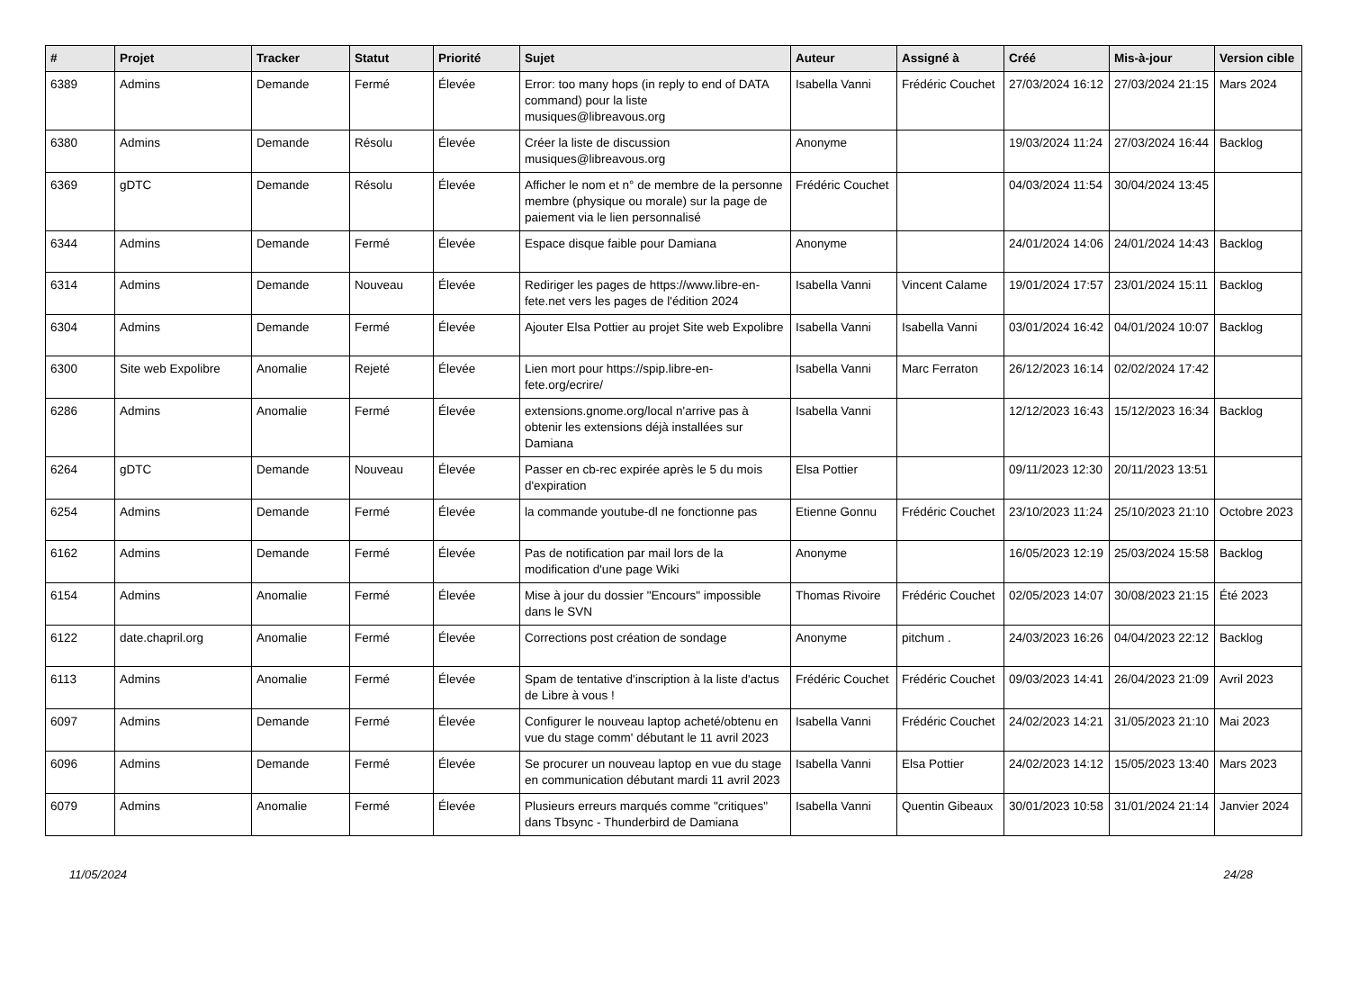| # | Projet | Tracker | Statut | Priorité | Sujet | Auteur | Assigné à | Créé | Mis-à-jour | Version cible |
| --- | --- | --- | --- | --- | --- | --- | --- | --- | --- | --- |
| 6389 | Admins | Demande | Fermé | Élevée | Error: too many hops (in reply to end of DATA command) pour la liste musiques@libreavous.org | Isabella Vanni | Frédéric Couchet | 27/03/2024 16:12 | 27/03/2024 21:15 | Mars 2024 |
| 6380 | Admins | Demande | Résolu | Élevée | Créer la liste de discussion musiques@libreavous.org | Anonyme | | 19/03/2024 11:24 | 27/03/2024 16:44 | Backlog |
| 6369 | gDTC | Demande | Résolu | Élevée | Afficher le nom et n° de membre de la personne membre (physique ou morale) sur la page de paiement via le lien personnalisé | Frédéric Couchet | | 04/03/2024 11:54 | 30/04/2024 13:45 | |
| 6344 | Admins | Demande | Fermé | Élevée | Espace disque faible pour Damiana | Anonyme | | 24/01/2024 14:06 | 24/01/2024 14:43 | Backlog |
| 6314 | Admins | Demande | Nouveau | Élevée | Rediriger les pages de https://www.libre-en-fete.net vers les pages de l'édition 2024 | Isabella Vanni | Vincent Calame | 19/01/2024 17:57 | 23/01/2024 15:11 | Backlog |
| 6304 | Admins | Demande | Fermé | Élevée | Ajouter Elsa Pottier au projet Site web Expolibre | Isabella Vanni | Isabella Vanni | 03/01/2024 16:42 | 04/01/2024 10:07 | Backlog |
| 6300 | Site web Expolibre | Anomalie | Rejeté | Élevée | Lien mort pour https://spip.libre-en-fete.org/ecrire/ | Isabella Vanni | Marc Ferraton | 26/12/2023 16:14 | 02/02/2024 17:42 | |
| 6286 | Admins | Anomalie | Fermé | Élevée | extensions.gnome.org/local n'arrive pas à obtenir les extensions déjà installées sur Damiana | Isabella Vanni | | 12/12/2023 16:43 | 15/12/2023 16:34 | Backlog |
| 6264 | gDTC | Demande | Nouveau | Élevée | Passer en cb-rec expirée après le 5 du mois d'expiration | Elsa Pottier | | 09/11/2023 12:30 | 20/11/2023 13:51 | |
| 6254 | Admins | Demande | Fermé | Élevée | la commande youtube-dl ne fonctionne pas | Etienne Gonnu | Frédéric Couchet | 23/10/2023 11:24 | 25/10/2023 21:10 | Octobre 2023 |
| 6162 | Admins | Demande | Fermé | Élevée | Pas de notification par mail lors de la modification d'une page Wiki | Anonyme | | 16/05/2023 12:19 | 25/03/2024 15:58 | Backlog |
| 6154 | Admins | Anomalie | Fermé | Élevée | Mise à jour du dossier "Encours" impossible dans le SVN | Thomas Rivoire | Frédéric Couchet | 02/05/2023 14:07 | 30/08/2023 21:15 | Été 2023 |
| 6122 | date.chapril.org | Anomalie | Fermé | Élevée | Corrections post création de sondage | Anonyme | pitchum . | 24/03/2023 16:26 | 04/04/2023 22:12 | Backlog |
| 6113 | Admins | Anomalie | Fermé | Élevée | Spam de tentative d'inscription à la liste d'actus de Libre à vous ! | Frédéric Couchet | Frédéric Couchet | 09/03/2023 14:41 | 26/04/2023 21:09 | Avril 2023 |
| 6097 | Admins | Demande | Fermé | Élevée | Configurer le nouveau laptop acheté/obtenu en vue du stage comm' débutant le 11 avril 2023 | Isabella Vanni | Frédéric Couchet | 24/02/2023 14:21 | 31/05/2023 21:10 | Mai 2023 |
| 6096 | Admins | Demande | Fermé | Élevée | Se procurer un nouveau laptop en vue du stage en communication débutant mardi 11 avril 2023 | Isabella Vanni | Elsa Pottier | 24/02/2023 14:12 | 15/05/2023 13:40 | Mars 2023 |
| 6079 | Admins | Anomalie | Fermé | Élevée | Plusieurs erreurs marqués comme "critiques" dans Tbsync - Thunderbird de Damiana | Isabella Vanni | Quentin Gibeaux | 30/01/2023 10:58 | 31/01/2024 21:14 | Janvier 2024 |
11/05/2024 24/28